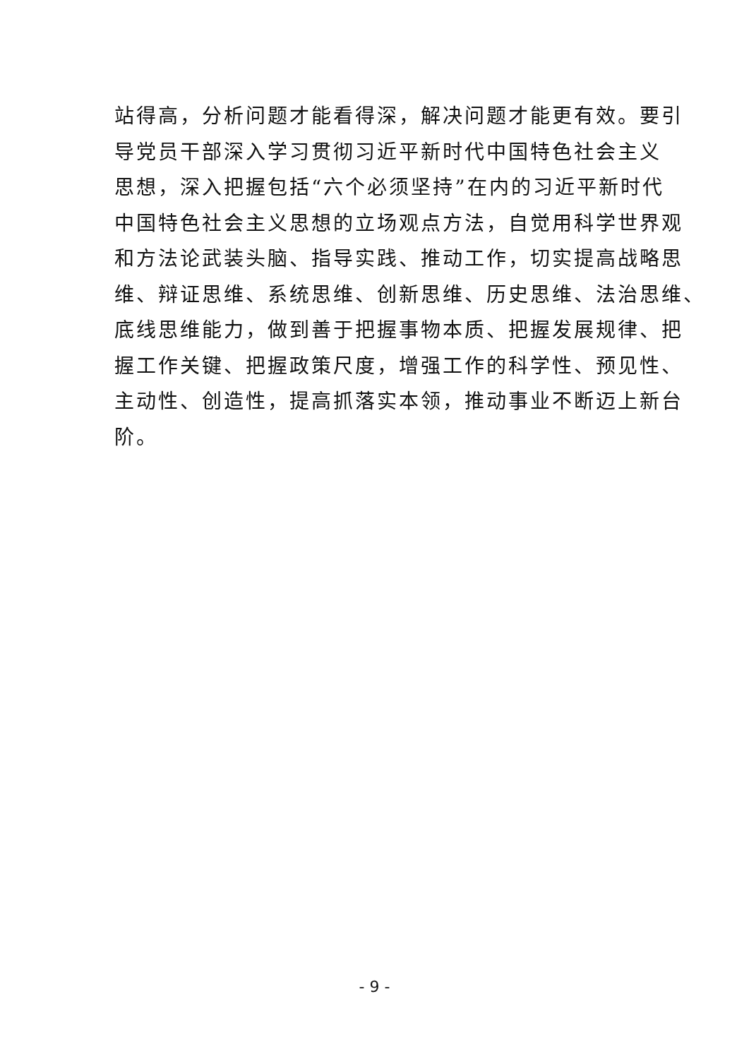站得高，分析问题才能看得深，解决问题才能更有效。要引
导党员干部深入学习贯彻习近平新时代中国特色社会主义
思想，深入把握包括“六个必须坚持”在内的习近平新时代
中国特色社会主义思想的立场观点方法，自觉用科学世界观
和方法论武装头脑、指导实践、推动工作，切实提高战略思
维、辩证思维、系统思维、创新思维、历史思维、法治思维、
底线思维能力，做到善于把握事物本质、把握发展规律、把
握工作关键、把握政策尺度，增强工作的科学性、预见性、
主动性、创造性，提高抓落实本领，推动事业不断迈上新台
阶。
- 9 -